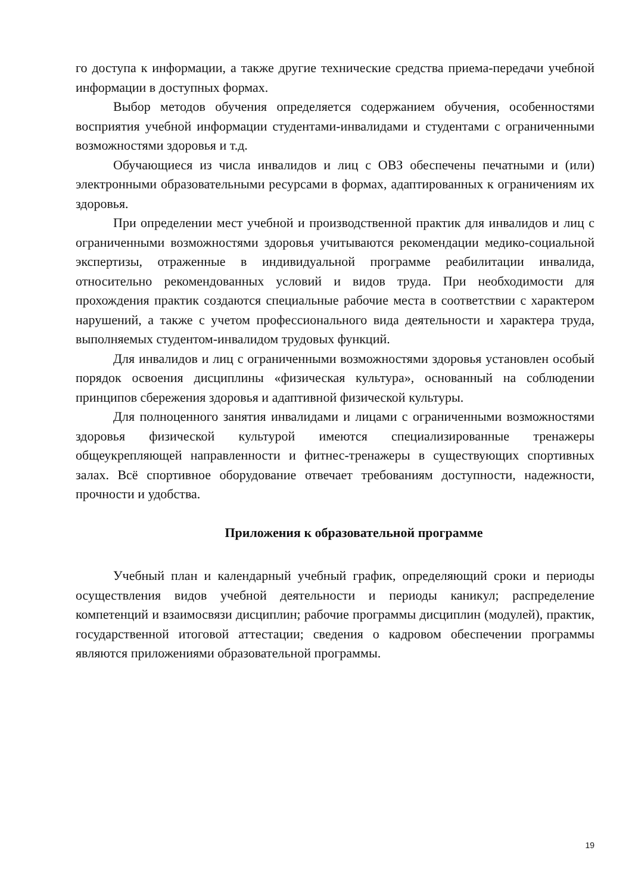го доступа к информации, а также другие технические средства приема-передачи учебной информации в доступных формах.
Выбор методов обучения определяется содержанием обучения, особенностями восприятия учебной информации студентами-инвалидами и студентами с ограниченными возможностями здоровья и т.д.
Обучающиеся из числа инвалидов и лиц с ОВЗ обеспечены печатными и (или) электронными образовательными ресурсами в формах, адаптированных к ограничениям их здоровья.
При определении мест учебной и производственной практик для инвалидов и лиц с ограниченными возможностями здоровья учитываются рекомендации медико-социальной экспертизы, отраженные в индивидуальной программе реабилитации инвалида, относительно рекомендованных условий и видов труда. При необходимости для прохождения практик создаются специальные рабочие места в соответствии с характером нарушений, а также с учетом профессионального вида деятельности и характера труда, выполняемых студентом-инвалидом трудовых функций.
Для инвалидов и лиц с ограниченными возможностями здоровья установлен особый порядок освоения дисциплины «физическая культура», основанный на соблюдении принципов сбережения здоровья и адаптивной физической культуры.
Для полноценного занятия инвалидами и лицами с ограниченными возможностями здоровья физической культурой имеются специализированные тренажеры общеукрепляющей направленности и фитнес-тренажеры в существующих спортивных залах. Всё спортивное оборудование отвечает требованиям доступности, надежности, прочности и удобства.
Приложения к образовательной программе
Учебный план и календарный учебный график, определяющий сроки и периоды осуществления видов учебной деятельности и периоды каникул; распределение компетенций и взаимосвязи дисциплин; рабочие программы дисциплин (модулей), практик, государственной итоговой аттестации; сведения о кадровом обеспечении программы являются приложениями образовательной программы.
19